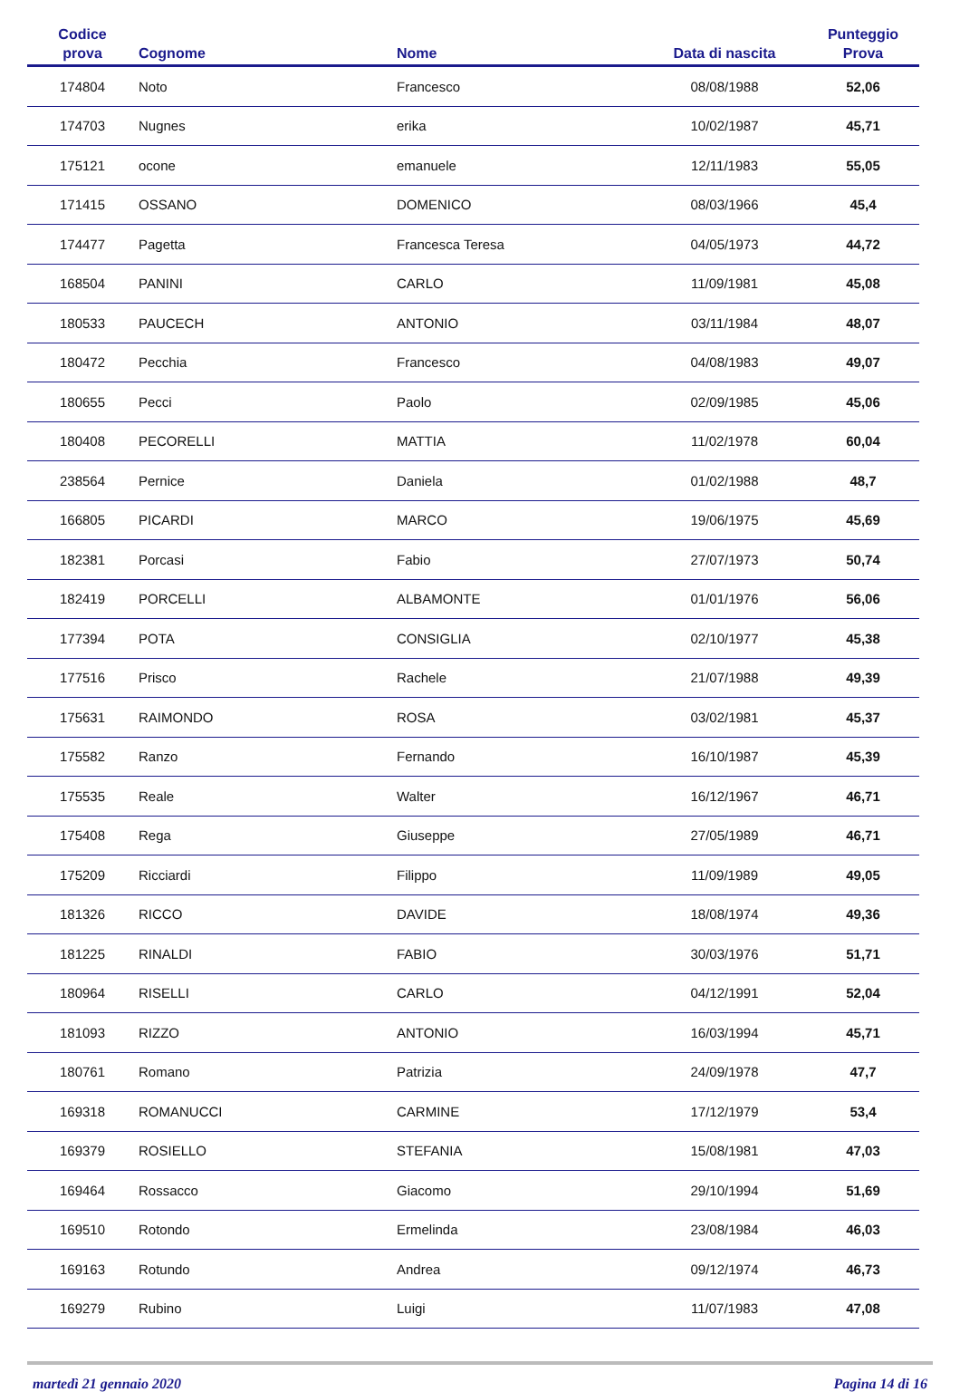| Codice prova | Cognome | Nome | Data di nascita | Punteggio Prova |
| --- | --- | --- | --- | --- |
| 174804 | Noto | Francesco | 08/08/1988 | 52,06 |
| 174703 | Nugnes | erika | 10/02/1987 | 45,71 |
| 175121 | ocone | emanuele | 12/11/1983 | 55,05 |
| 171415 | OSSANO | DOMENICO | 08/03/1966 | 45,4 |
| 174477 | Pagetta | Francesca Teresa | 04/05/1973 | 44,72 |
| 168504 | PANINI | CARLO | 11/09/1981 | 45,08 |
| 180533 | PAUCECH | ANTONIO | 03/11/1984 | 48,07 |
| 180472 | Pecchia | Francesco | 04/08/1983 | 49,07 |
| 180655 | Pecci | Paolo | 02/09/1985 | 45,06 |
| 180408 | PECORELLI | MATTIA | 11/02/1978 | 60,04 |
| 238564 | Pernice | Daniela | 01/02/1988 | 48,7 |
| 166805 | PICARDI | MARCO | 19/06/1975 | 45,69 |
| 182381 | Porcasi | Fabio | 27/07/1973 | 50,74 |
| 182419 | PORCELLI | ALBAMONTE | 01/01/1976 | 56,06 |
| 177394 | POTA | CONSIGLIA | 02/10/1977 | 45,38 |
| 177516 | Prisco | Rachele | 21/07/1988 | 49,39 |
| 175631 | RAIMONDO | ROSA | 03/02/1981 | 45,37 |
| 175582 | Ranzo | Fernando | 16/10/1987 | 45,39 |
| 175535 | Reale | Walter | 16/12/1967 | 46,71 |
| 175408 | Rega | Giuseppe | 27/05/1989 | 46,71 |
| 175209 | Ricciardi | Filippo | 11/09/1989 | 49,05 |
| 181326 | RICCO | DAVIDE | 18/08/1974 | 49,36 |
| 181225 | RINALDI | FABIO | 30/03/1976 | 51,71 |
| 180964 | RISELLI | CARLO | 04/12/1991 | 52,04 |
| 181093 | RIZZO | ANTONIO | 16/03/1994 | 45,71 |
| 180761 | Romano | Patrizia | 24/09/1978 | 47,7 |
| 169318 | ROMANUCCI | CARMINE | 17/12/1979 | 53,4 |
| 169379 | ROSIELLO | STEFANIA | 15/08/1981 | 47,03 |
| 169464 | Rossacco | Giacomo | 29/10/1994 | 51,69 |
| 169510 | Rotondo | Ermelinda | 23/08/1984 | 46,03 |
| 169163 | Rotundo | Andrea | 09/12/1974 | 46,73 |
| 169279 | Rubino | Luigi | 11/07/1983 | 47,08 |
martedì 21 gennaio 2020 Pagina 14 di 16